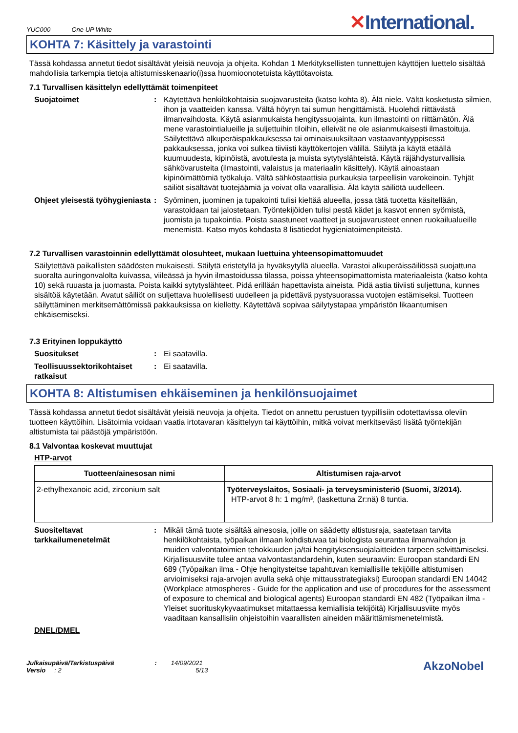YUC000 One UP White
✕International.
KOHTA 7: Käsittely ja varastointi
Tässä kohdassa annetut tiedot sisältävät yleisiä neuvoja ja ohjeita. Kohdan 1 Merkityksellisten tunnettujen käyttöjen luettelo sisältää mahdollisia tarkempia tietoja altistumisskenaario(i)ssa huomioonotetuista käyttötavoista.
7.1 Turvallisen käsittelyn edellyttämät toimenpiteet
Suojatoimet : Käytettävä henkilökohtaisia suojavarusteita (katso kohta 8). Älä niele. Vältä kosketusta silmien, ihon ja vaatteiden kanssa. Vältä höyryn tai sumun hengittämistä. Huolehdi riittävästä ilmanvaihdosta. Käytä asianmukaista hengityssuojainta, kun ilmastointi on riittämätön. Älä mene varastointialueille ja suljettuihin tiloihin, elleivät ne ole asianmukaisesti ilmastoituja. Säilytettävä alkuperäispakkauksessa tai ominaisuuksiltaan vastaavantyyppisessä pakkauksessa, jonka voi sulkea tiiviisti käyttökertojen välillä. Säilytä ja käytä etäällä kuumuudesta, kipinöistä, avotulesta ja muista sytytyslähteistä. Käytä räjähdysturvallisia sähkövarusteita (ilmastointi, valaistus ja materiaalin käsittely). Käytä ainoastaan kipinöimättömiä työkaluja. Vältä sähköstaattisia purkauksia tarpeellisin varokeinoin. Tyhjät säiliöt sisältävät tuotejäämiä ja voivat olla vaarallisia. Älä käytä säiliötä uudelleen.
Ohjeet yleisestä työhygieniasta
: Syöminen, juominen ja tupakointi tulisi kieltää alueella, jossa tätä tuotetta käsitellään, varastoidaan tai jalostetaan. Työntekijöiden tulisi pestä kädet ja kasvot ennen syömistä, juomista ja tupakointia. Poista saastuneet vaatteet ja suojavarusteet ennen ruokailualueille menemistä. Katso myös kohdasta 8 lisätiedot hygieniatoimenpiteistä.
7.2 Turvallisen varastoinnin edellyttämät olosuhteet, mukaan luettuina yhteensopimattomuudet
Säilytettävä paikallisten säädösten mukaisesti. Säilytä eristetyllä ja hyväksytyllä alueella. Varastoi alkuperäissäiliössä suojattuna suoralta auringonvalolta kuivassa, viileässä ja hyvin ilmastoidussa tilassa, poissa yhteensopimattomista materiaaleista (katso kohta 10) sekä ruuasta ja juomasta. Poista kaikki sytytyslähteet. Pidä erillään hapettavista aineista. Pidä astia tiiviisti suljettuna, kunnes sisältöä käytetään. Avatut säiliöt on suljettava huolellisesti uudelleen ja pidettävä pystysuorassa vuotojen estämiseksi. Tuotteen säilyttäminen merkitsemättömissä pakkauksissa on kielletty. Käytettävä sopivaa säilytystapaa ympäristön likaantumisen ehkäisemiseksi.
7.3 Erityinen loppukäyttö
Suositukset : Ei saatavilla.
Teollisuussektorikohtaiset ratkaisut
: Ei saatavilla.
KOHTA 8: Altistumisen ehkäiseminen ja henkilönsuojaimet
Tässä kohdassa annetut tiedot sisältävät yleisiä neuvoja ja ohjeita. Tiedot on annettu perustuen tyypillisiin odotettavissa oleviin tuotteen käyttöihin. Lisätoimia voidaan vaatia irtotavaran käsittelyyn tai käyttöihin, mitkä voivat merkitsevästi lisätä työntekijän altistumista tai päästöjä ympäristöön.
8.1 Valvontaa koskevat muuttujat
HTP-arvot
| Tuotteen/ainesosan nimi | Altistumisen raja-arvot |
| --- | --- |
| 2-ethylhexanoic acid, zirconium salt | Työterveyslaitos, Sosiaali- ja terveysministeriö (Suomi, 3/2014). HTP-arvot 8 h: 1 mg/m³, (laskettuna Zr:nä) 8 tuntia. |
Suositeltavat tarkkailumenetelmät
: Mikäli tämä tuote sisältää ainesosia, joille on säädetty altistusraja, saatetaan tarvita henkilökohtaista, työpaikan ilmaan kohdistuvaa tai biologista seurantaa ilmanvaihdon ja muiden valvontatoimien tehokkuuden ja/tai hengityksensuojalaitteiden tarpeen selvittämiseksi. Kirjallisuusviite tulee antaa valvontastandardehin, kuten seuraaviin: Euroopan standardi EN 689 (Työpaikan ilma - Ohje hengitysteitse tapahtuvan kemiallisille tekijöille altistumisen arvioimiseksi raja-arvojen avulla sekä ohje mittausstrategiaksi) Euroopan standardi EN 14042 (Workplace atmospheres - Guide for the application and use of procedures for the assessment of exposure to chemical and biological agents) Euroopan standardi EN 482 (Työpaikan ilma - Yleiset suorituskykyvaatimukset mitattaessa kemiallisia tekijöitä) Kirjallisuusviite myös vaaditaan kansallisiin ohjeistoihin vaarallisten aineiden määrittämismenetelmistä.
DNEL/DMEL
Julkaisupäivä/Tarkistuspäivä : 14/09/2021
Versio : 2 5/13
AkzoNobel